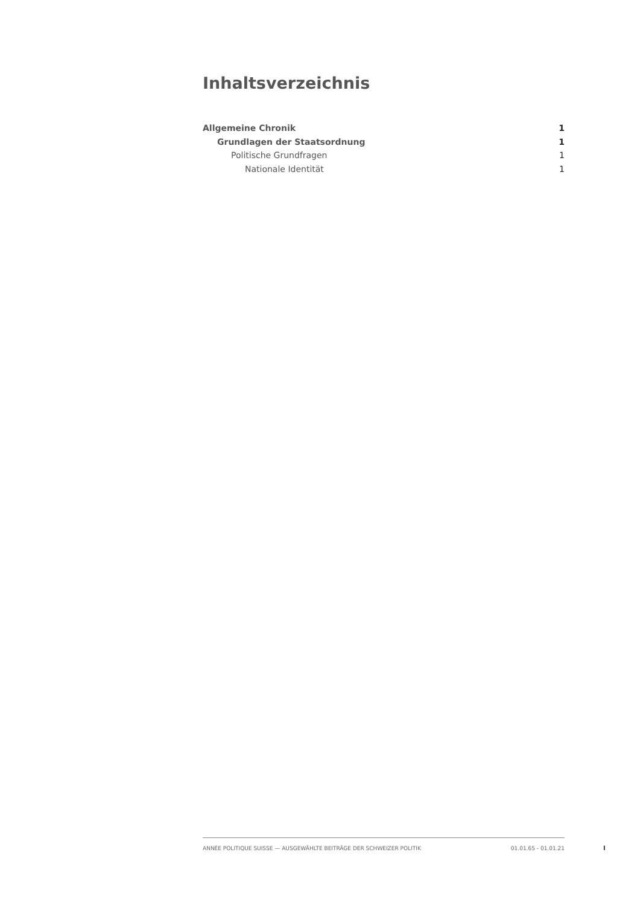Inhaltsverzeichnis
Allgemeine Chronik 1
Grundlagen der Staatsordnung 1
Politische Grundfragen 1
Nationale Identität 1
ANNÉE POLITIQUE SUISSE — AUSGEWÄHLTE BEITRÄGE DER SCHWEIZER POLITIK 01.01.65 - 01.01.21
I